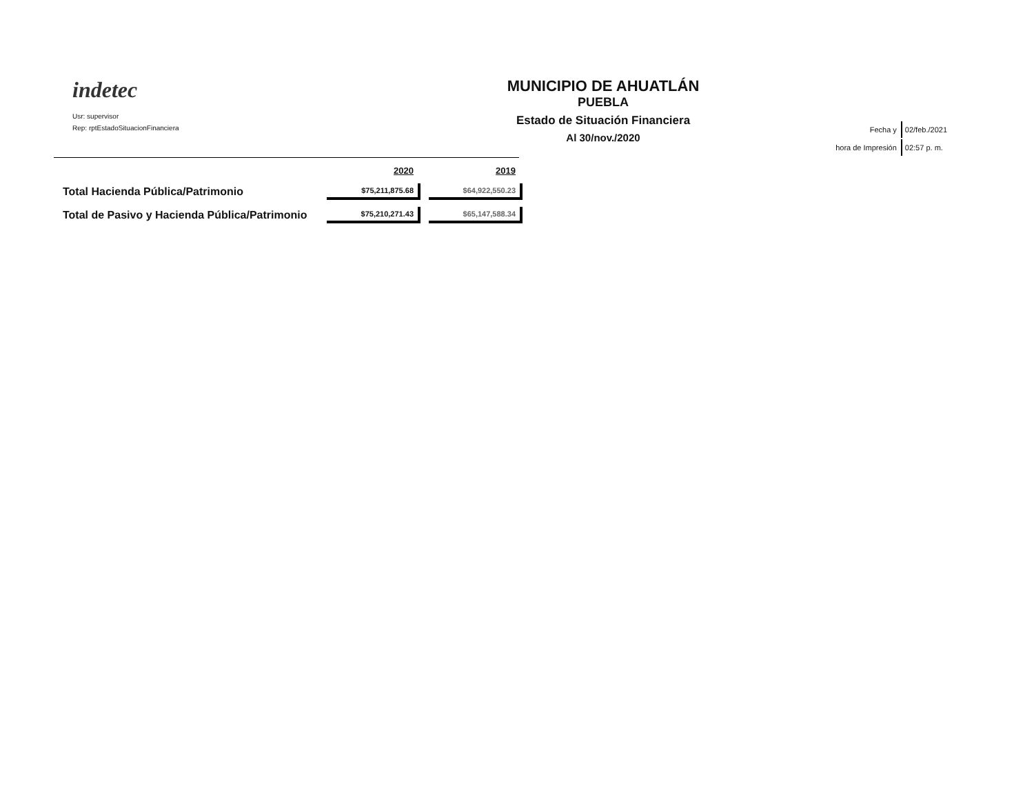indetec
Usr: supervisor
Rep: rptEstadoSituacionFinanciera
MUNICIPIO DE AHUATLÁN
PUEBLA
Estado de Situación Financiera
Al 30/nov./2020
| Fecha y | 02/feb./2021 |
| hora de Impresión | 02:57 p. m. |
| | 2020 | 2019 |
| --- | --- | --- |
| Total Hacienda Pública/Patrimonio | $75,211,875.68 | $64,922,550.23 |
| Total de Pasivo y Hacienda Pública/Patrimonio | $75,210,271.43 | $65,147,588.34 |